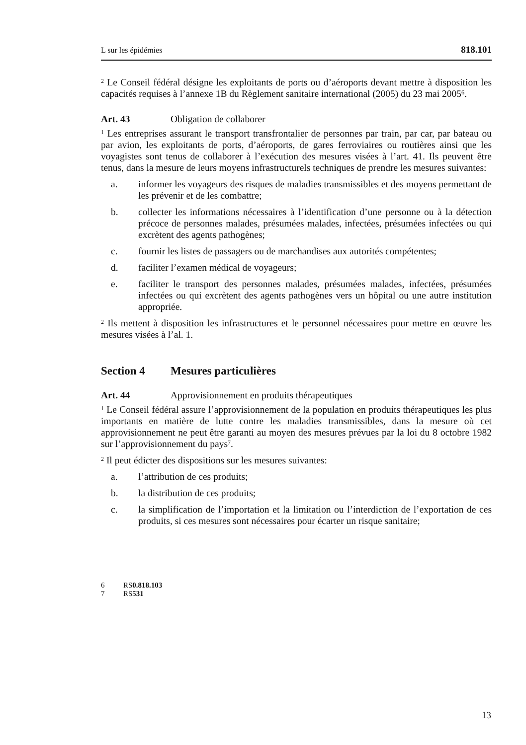L sur les épidémies 818.101
<sup>2</sup> Le Conseil fédéral désigne les exploitants de ports ou d’aéroports devant mettre à disposition les capacités requises à l’annexe 1B du Règlement sanitaire international (2005) du 23 mai 2005<sup>6</sup>.
Art. 43 Obligation de collaborer
<sup>1</sup> Les entreprises assurant le transport transfrontalier de personnes par train, par car, par bateau ou par avion, les exploitants de ports, d’aéroports, de gares ferroviaires ou routières ainsi que les voyagistes sont tenus de collaborer à l’exécution des mesures visées à l’art. 41. Ils peuvent être tenus, dans la mesure de leurs moyens infrastructurels techniques de prendre les mesures suivantes:
a. informer les voyageurs des risques de maladies transmissibles et des moyens permettant de les prévenir et de les combattre;
b. collecter les informations nécessaires à l’identification d’une personne ou à la détection précoce de personnes malades, présumées malades, infectées, présumées infectées ou qui excrètent des agents pathogènes;
c. fournir les listes de passagers ou de marchandises aux autorités compétentes;
d. faciliter l’examen médical de voyageurs;
e. faciliter le transport des personnes malades, présumées malades, infectées, présumées infectées ou qui excrètent des agents pathogènes vers un hôpital ou une autre institution appropriée.
<sup>2</sup> Ils mettent à disposition les infrastructures et le personnel nécessaires pour mettre en œuvre les mesures visées à l’al. 1.
Section 4 Mesures particulières
Art. 44 Approvisionnement en produits thérapeutiques
<sup>1</sup> Le Conseil fédéral assure l’approvisionnement de la population en produits thérapeutiques les plus importants en matière de lutte contre les maladies transmissibles, dans la mesure où cet approvisionnement ne peut être garanti au moyen des mesures prévues par la loi du 8 octobre 1982 sur l’approvisionnement du pays<sup>7</sup>.
<sup>2</sup> Il peut édicter des dispositions sur les mesures suivantes:
a. l’attribution de ces produits;
b. la distribution de ces produits;
c. la simplification de l’importation et la limitation ou l’interdiction de l’exportation de ces produits, si ces mesures sont nécessaires pour écarter un risque sanitaire;
6 RS 0.818.103
7 RS 531
13